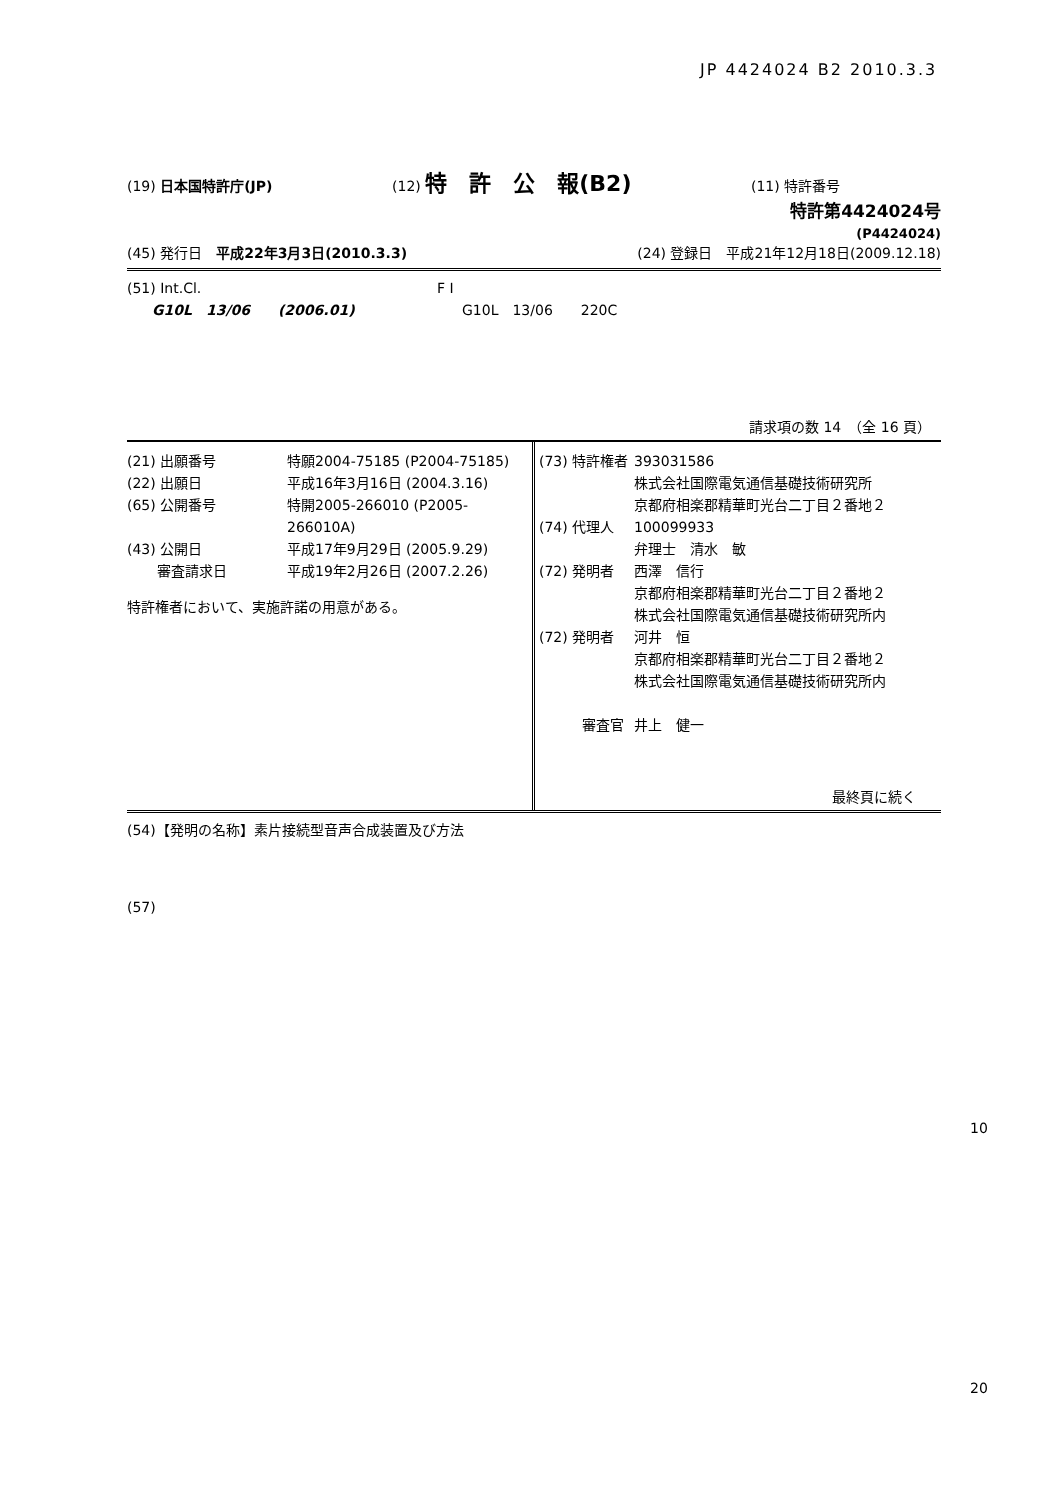JP 4424024 B2 2010.3.3
(19) 日本国特許庁(JP) (12) 特　許　公　報(B2) (11) 特許番号
特許第4424024号
(P4424024)
(45) 発行日　平成22年3月3日(2010.3.3) (24) 登録日　平成21年12月18日(2009.12.18)
| (51) Int.Cl. | F I |
| G10L 13/06 (2006.01) | G10L 13/06 220C |
請求項の数 14　（全 16 頁）
| (21) 出願番号 | 特願2004-75185 (P2004-75185) |
| (22) 出願日 | 平成16年3月16日 (2004.3.16) |
| (65) 公開番号 | 特開2005-266010 (P2005-266010A) |
| (43) 公開日 | 平成17年9月29日 (2005.9.29) |
| 審査請求日 | 平成19年2月26日 (2007.2.26) |
特許権者において、実施許諾の用意がある。
| (73) 特許権者 | 393031586 |
| | 株式会社国際電気通信基礎技術研究所 |
| | 京都府相楽郡精華町光台二丁目２番地２ |
| (74) 代理人 | 100099933 |
| | 弁理士 清水 敏 |
| (72) 発明者 | 西澤 信行 |
| | 京都府相楽郡精華町光台二丁目２番地２ |
| | 株式会社国際電気通信基礎技術研究所内 |
| (72) 発明者 | 河井 恒 |
| | 京都府相楽郡精華町光台二丁目２番地２ |
| | 株式会社国際電気通信基礎技術研究所内 |
| 審査官 | 井上 健一 |
最終頁に続く
(54)【発明の名称】素片接続型音声合成装置及び方法
(57)
10
20